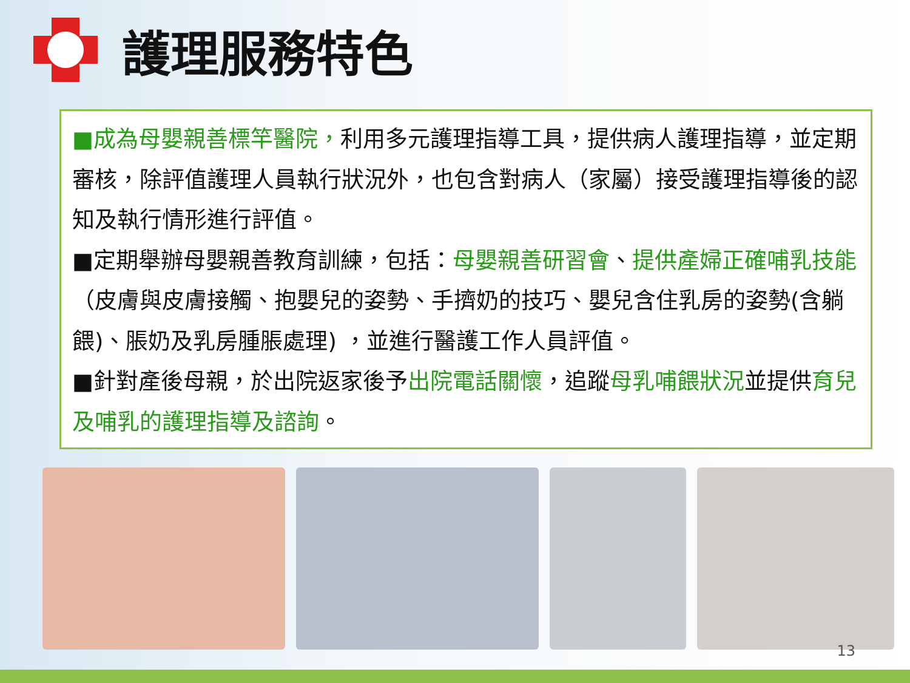護理服務特色
■成為母嬰親善標竿醫院，利用多元護理指導工具，提供病人護理指導，並定期審核，除評值護理人員執行狀況外，也包含對病人（家屬）接受護理指導後的認知及執行情形進行評值。
■定期舉辦母嬰親善教育訓練，包括：母嬰親善研習會、提供產婦正確哺乳技能（皮膚與皮膚接觸、抱嬰兒的姿勢、手擠奶的技巧、嬰兒含住乳房的姿勢(含躺餵)、脹奶及乳房腫脹處理) ，並進行醫護工作人員評值。
■針對產後母親，於出院返家後予出院電話關懷，追蹤母乳哺餵狀況並提供育兒及哺乳的護理指導及諮詢。
13